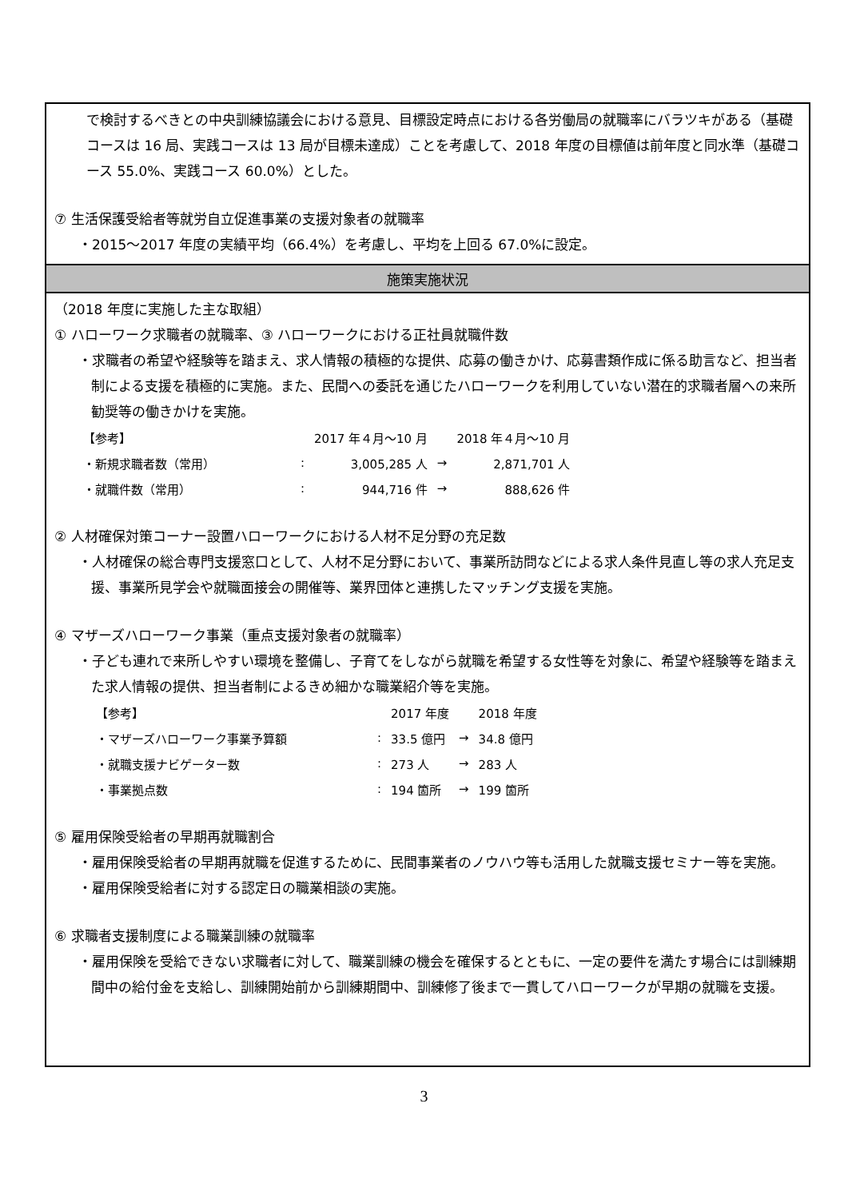で検討するべきとの中央訓練協議会における意見、目標設定時点における各労働局の就職率にバラツキがある（基礎コースは 16 局、実践コースは 13 局が目標未達成）ことを考慮して、2018 年度の目標値は前年度と同水準（基礎コース 55.0%、実践コース 60.0%）とした。
⑦ 生活保護受給者等就労自立促進事業の支援対象者の就職率
・2015～2017 年度の実績平均（66.4%）を考慮し、平均を上回る 67.0%に設定。
施策実施状況
（2018 年度に実施した主な取組）
① ハローワーク求職者の就職率、③ ハローワークにおける正社員就職件数
・求職者の希望や経験等を踏まえ、求人情報の積極的な提供、応募の働きかけ、応募書類作成に係る助言など、担当者制による支援を積極的に実施。また、民間への委託を通じたハローワークを利用していない潜在的求職者層への来所勧奨等の働きかけを実施。
| 【参考】 | | 2017 年４月～10 月 | | 2018 年４月～10 月 |
| ・新規求職者数（常用） | : | 3,005,285 人 | → | 2,871,701 人 |
| ・就職件数（常用） | : | 944,716 件 | → | 888,626 件 |
② 人材確保対策コーナー設置ハローワークにおける人材不足分野の充足数
・人材確保の総合専門支援窓口として、人材不足分野において、事業所訪問などによる求人条件見直し等の求人充足支援、事業所見学会や就職面接会の開催等、業界団体と連携したマッチング支援を実施。
④ マザーズハローワーク事業（重点支援対象者の就職率）
・子ども連れで来所しやすい環境を整備し、子育てをしながら就職を希望する女性等を対象に、希望や経験等を踏まえた求人情報の提供、担当者制によるきめ細かな職業紹介等を実施。
| 【参考】 | | 2017 年度 | | 2018 年度 |
| ・マザーズハローワーク事業予算額 | : | 33.5 億円 | → | 34.8 億円 |
| ・就職支援ナビゲーター数 | : | 273 人 | → | 283 人 |
| ・事業拠点数 | : | 194 箇所 | → | 199 箇所 |
⑤ 雇用保険受給者の早期再就職割合
・雇用保険受給者の早期再就職を促進するために、民間事業者のノウハウ等も活用した就職支援セミナー等を実施。
・雇用保険受給者に対する認定日の職業相談の実施。
⑥ 求職者支援制度による職業訓練の就職率
・雇用保険を受給できない求職者に対して、職業訓練の機会を確保するとともに、一定の要件を満たす場合には訓練期間中の給付金を支給し、訓練開始前から訓練期間中、訓練修了後まで一貫してハローワークが早期の就職を支援。
3